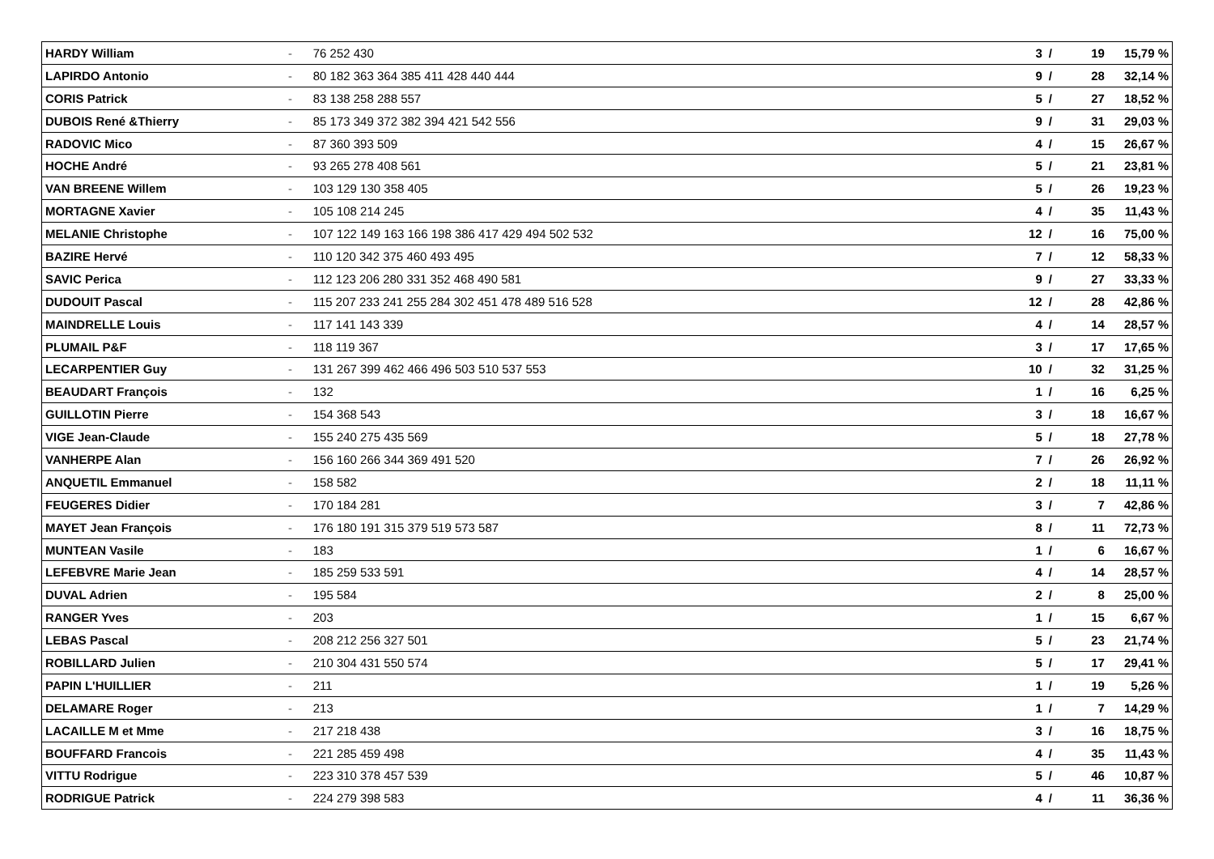| HARDY William | - | 76 252 430 | 3 | / | 19 | 15,79 % |
| LAPIRDO Antonio | - | 80 182 363 364 385 411 428 440 444 | 9 | / | 28 | 32,14 % |
| CORIS Patrick | - | 83 138 258 288 557 | 5 | / | 27 | 18,52 % |
| DUBOIS René &Thierry | - | 85 173 349 372 382 394 421 542 556 | 9 | / | 31 | 29,03 % |
| RADOVIC Mico | - | 87 360 393 509 | 4 | / | 15 | 26,67 % |
| HOCHE André | - | 93 265 278 408 561 | 5 | / | 21 | 23,81 % |
| VAN BREENE Willem | - | 103 129 130 358 405 | 5 | / | 26 | 19,23 % |
| MORTAGNE Xavier | - | 105 108 214 245 | 4 | / | 35 | 11,43 % |
| MELANIE Christophe | - | 107 122 149 163 166 198 386 417 429 494 502 532 | 12 | / | 16 | 75,00 % |
| BAZIRE Hervé | - | 110 120 342 375 460 493 495 | 7 | / | 12 | 58,33 % |
| SAVIC Perica | - | 112 123 206 280 331 352 468 490 581 | 9 | / | 27 | 33,33 % |
| DUDOUIT Pascal | - | 115 207 233 241 255 284 302 451 478 489 516 528 | 12 | / | 28 | 42,86 % |
| MAINDRELLE Louis | - | 117 141 143 339 | 4 | / | 14 | 28,57 % |
| PLUMAIL P&F | - | 118 119 367 | 3 | / | 17 | 17,65 % |
| LECARPENTIER Guy | - | 131 267 399 462 466 496 503 510 537 553 | 10 | / | 32 | 31,25 % |
| BEAUDART François | - | 132 | 1 | / | 16 | 6,25 % |
| GUILLOTIN Pierre | - | 154 368 543 | 3 | / | 18 | 16,67 % |
| VIGE Jean-Claude | - | 155 240 275 435 569 | 5 | / | 18 | 27,78 % |
| VANHERPE Alan | - | 156 160 266 344 369 491 520 | 7 | / | 26 | 26,92 % |
| ANQUETIL Emmanuel | - | 158 582 | 2 | / | 18 | 11,11 % |
| FEUGERES Didier | - | 170 184 281 | 3 | / | 7 | 42,86 % |
| MAYET Jean François | - | 176 180 191 315 379 519 573 587 | 8 | / | 11 | 72,73 % |
| MUNTEAN Vasile | - | 183 | 1 | / | 6 | 16,67 % |
| LEFEBVRE Marie Jean | - | 185 259 533 591 | 4 | / | 14 | 28,57 % |
| DUVAL Adrien | - | 195 584 | 2 | / | 8 | 25,00 % |
| RANGER Yves | - | 203 | 1 | / | 15 | 6,67 % |
| LEBAS Pascal | - | 208 212 256 327 501 | 5 | / | 23 | 21,74 % |
| ROBILLARD Julien | - | 210 304 431 550 574 | 5 | / | 17 | 29,41 % |
| PAPIN L'HUILLIER | - | 211 | 1 | / | 19 | 5,26 % |
| DELAMARE Roger | - | 213 | 1 | / | 7 | 14,29 % |
| LACAILLE M et Mme | - | 217 218 438 | 3 | / | 16 | 18,75 % |
| BOUFFARD Francois | - | 221 285 459 498 | 4 | / | 35 | 11,43 % |
| VITTU Rodrigue | - | 223 310 378 457 539 | 5 | / | 46 | 10,87 % |
| RODRIGUE Patrick | - | 224 279 398 583 | 4 | / | 11 | 36,36 % |